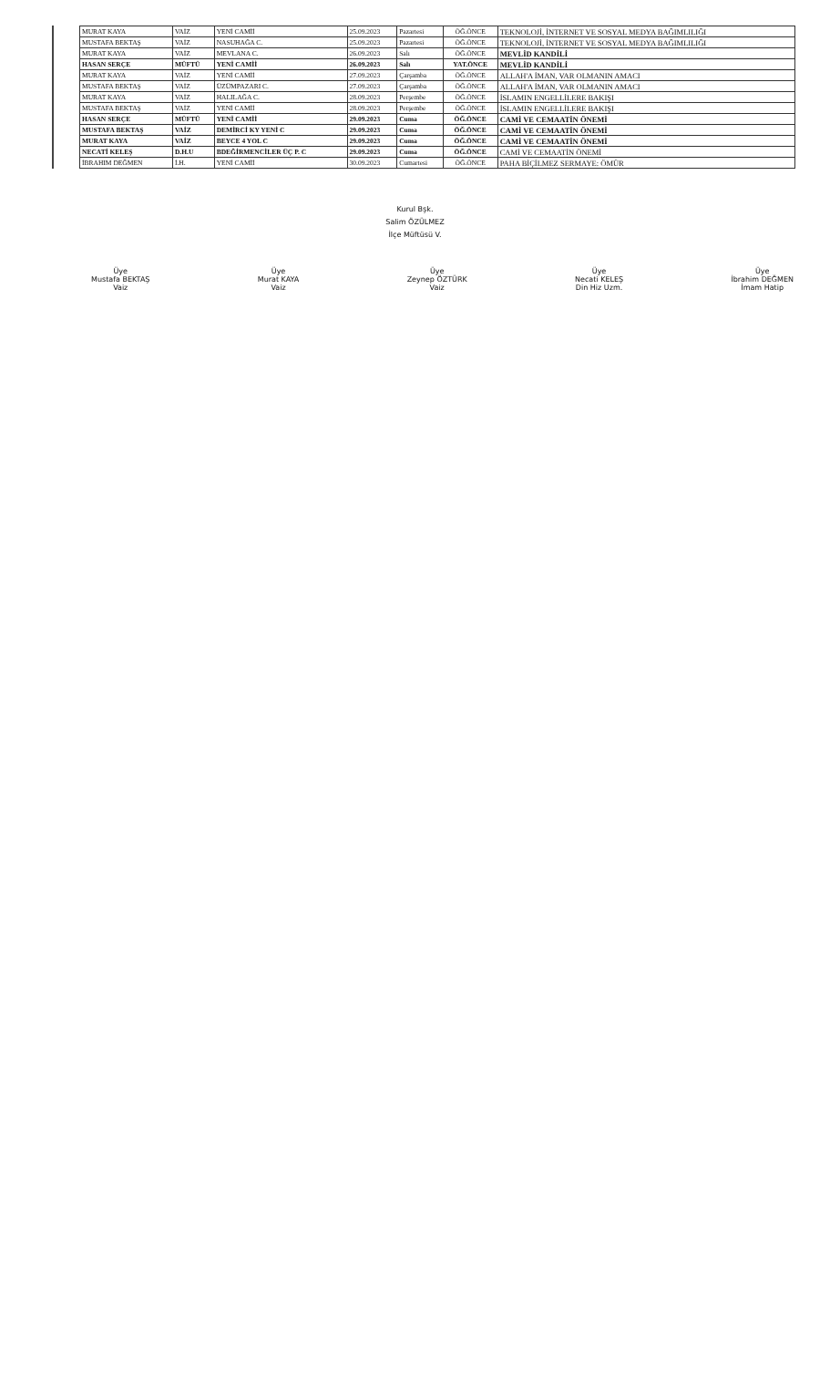| MURAT KAYA | VAİZ | YENİ CAMİİ | 25.09.2023 | Pazartesi | ÖĞ.ÖNCE | TEKNOLOJİ, İNTERNET VE SOSYAL MEDYA BAĞIMLILIĞI |
| MUSTAFA BEKTAŞ | VAİZ | NASUHAĞA C. | 25.09.2023 | Pazartesi | ÖĞ.ÖNCE | TEKNOLOJİ, İNTERNET VE SOSYAL MEDYA BAĞIMLILIĞI |
| MURAT KAYA | VAİZ | MEVLANA C. | 26.09.2023 | Salı | ÖĞ.ÖNCE | MEVLİD KANDİLİ |
| HASAN SERÇE | MÜFTÜ | YENİ CAMİİ | 26.09.2023 | Salı | YAT.ÖNCE | MEVLİD KANDİLİ |
| MURAT KAYA | VAİZ | YENİ CAMİİ | 27.09.2023 | Çarşamba | ÖĞ.ÖNCE | ALLAH'A İMAN, VAR OLMANIN AMACI |
| MUSTAFA BEKTAŞ | VAİZ | ÜZÜMPAZARI C. | 27.09.2023 | Çarşamba | ÖĞ.ÖNCE | ALLAH'A İMAN, VAR OLMANIN AMACI |
| MURAT KAYA | VAİZ | HALILAĞA C. | 28.09.2023 | Perşembe | ÖĞ.ÖNCE | İSLAMIN ENGELLİLERE BAKIŞI |
| MUSTAFA BEKTAŞ | VAİZ | YENİ CAMİİ | 28.09.2023 | Perşembe | ÖĞ.ÖNCE | İSLAMIN ENGELLİLERE BAKIŞI |
| HASAN SERÇE | MÜFTÜ | YENİ CAMİİ | 29.09.2023 | Cuma | ÖĞ.ÖNCE | CAMİ VE CEMAATİN ÖNEMİ |
| MUSTAFA BEKTAŞ | VAİZ | DEMİRCİ KY YENİ C | 29.09.2023 | Cuma | ÖĞ.ÖNCE | CAMİ VE CEMAATİN ÖNEMİ |
| MURAT KAYA | VAİZ | BEYCE 4 YOL C | 29.09.2023 | Cuma | ÖĞ.ÖNCE | CAMİ VE CEMAATİN ÖNEMİ |
| NECATİ KELEŞ | D.H.U | BDEĞİRMENCİLER ÜÇ P. C | 29.09.2023 | Cuma | ÖĞ.ÖNCE | CAMİ VE CEMAATİN ÖNEMİ |
| İBRAHIM DEĞMEN | İ.H. | YENİ CAMİİ | 30.09.2023 | Cumartesi | ÖĞ.ÖNCE | PAHA BİÇİLMEZ SERMAYE: ÖMÜR |
Kurul Bşk.
Salim ÖZÜLMEZ
İlçe Müftüsü V.
Üye
Mustafa BEKTAŞ
Vaiz
Üye
Murat KAYA
Vaiz
Üye
Zeynep ÖZTÜRK
Vaiz
Üye
Necati KELEŞ
Din Hiz Uzm.
Üye
İbrahim DEĞMEN
İmam Hatip